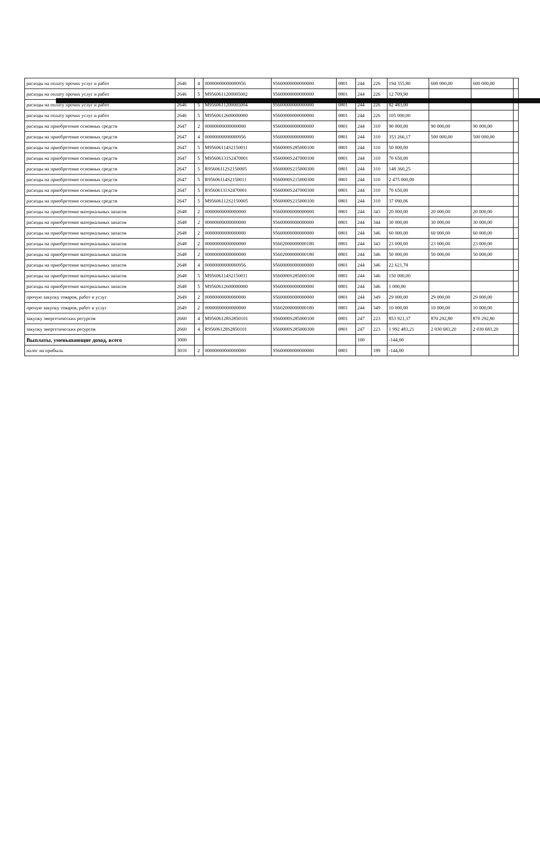| расходы на оплату прочих услуг и работ | 2646 | 4 | 00000000000000956 | 95600000000000000 | 0801 | 244 | 226 | 194 355,80 | 600 000,00 | 600 000,00 | |
| расходы на оплату прочих услуг и работ | 2646 | 5 | M9560611200005002 | 95600000000000000 | 0801 | 244 | 226 | 12 709,90 | | | |
| расходы на оплату прочих услуг и работ | 2646 | 5 | M9560611200005004 | 95600000000000000 | 0801 | 244 | 226 | 82 483,00 | | | |
| расходы на оплату прочих услуг и работ | 2646 | 5 | M9560612600000000 | 95600000000000000 | 0801 | 244 | 226 | 105 000,00 | | | |
| расходы на приобретение основных средств | 2647 | 2 | 00000000000000000 | 95600000000000000 | 0801 | 244 | 310 | 90 000,00 | 90 000,00 | 90 000,00 | |
| расходы на приобретение основных средств | 2647 | 4 | 00000000000000956 | 95600000000000000 | 0801 | 244 | 310 | 353 266,17 | 500 000,00 | 500 000,00 | |
| расходы на приобретение основных средств | 2647 | 5 | M95606114S2150011 | 9560000S285000100 | 0801 | 244 | 310 | 50 000,00 | | | |
| расходы на приобретение основных средств | 2647 | 5 | M95606131S2470001 | 9560000S247000100 | 0801 | 244 | 310 | 70 650,00 | | | |
| расходы на приобретение основных средств | 2647 | 5 | R95606112S2150005 | 9560000S215000300 | 0801 | 244 | 310 | 148 360,25 | | | |
| расходы на приобретение основных средств | 2647 | 5 | R95606114S2150011 | 9560000S215000300 | 0801 | 244 | 310 | 2 475 000,00 | | | |
| расходы на приобретение основных средств | 2647 | 5 | R95606131S2470001 | 9560000S247000300 | 0801 | 244 | 310 | 70 650,00 | | | |
| расходы на приобретение основных средств | 2647 | 5 | M95606112S2150005 | 9560000S215000100 | 0801 | 244 | 310 | 37 090,06 | | | |
| расходы на приобретение материальных запасов | 2648 | 2 | 00000000000000000 | 95600000000000000 | 0801 | 244 | 343 | 20 000,00 | 20 000,00 | 20 000,00 | |
| расходы на приобретение материальных запасов | 2648 | 2 | 00000000000000000 | 95600000000000000 | 0801 | 244 | 344 | 30 000,00 | 30 000,00 | 30 000,00 | |
| расходы на приобретение материальных запасов | 2648 | 2 | 00000000000000000 | 95600000000000000 | 0801 | 244 | 346 | 60 000,00 | 60 000,00 | 60 000,00 | |
| расходы на приобретение материальных запасов | 2648 | 2 | 00000000000000000 | 95602000000000180 | 0801 | 244 | 343 | 23 000,00 | 23 000,00 | 23 000,00 | |
| расходы на приобретение материальных запасов | 2648 | 2 | 00000000000000000 | 95602000000000180 | 0801 | 244 | 346 | 50 000,00 | 50 000,00 | 50 000,00 | |
| расходы на приобретение материальных запасов | 2648 | 4 | 00000000000000956 | 95600000000000000 | 0801 | 244 | 346 | 22 621,78 | | | |
| расходы на приобретение материальных запасов | 2648 | 5 | M95606114S2150011 | 9560000S285000100 | 0801 | 244 | 346 | 150 000,00 | | | |
| расходы на приобретение материальных запасов | 2648 | 5 | M9560612600000000 | 95600000000000000 | 0801 | 244 | 346 | 1 000,00 | | | |
| прочую закупку товаров, работ и услуг | 2649 | 2 | 00000000000000000 | 95600000000000000 | 0801 | 244 | 349 | 29 000,00 | 29 000,00 | 29 000,00 | |
| прочую закупку товаров, работ и услуг | 2649 | 2 | 00000000000000000 | 95602000000000180 | 0801 | 244 | 349 | 10 000,00 | 10 000,00 | 10 000,00 | |
| закупку энергетических ресурсов | 2660 | 4 | M95606128S2850101 | 9560000S285000100 | 0801 | 247 | 223 | 853 921,37 | 870 292,80 | 870 292,80 | |
| закупку энергетических ресурсов | 2660 | 4 | R95606128S2850101 | 9560000S285000300 | 0801 | 247 | 223 | 1 992 483,21 | 2 030 683,20 | 2 030 683,20 | |
| Выплаты, уменьшающие доход, всего | 3000 | | | | | 100 | | -144,00 | | | |
| налог на прибыль | 3010 | 2 | 00000000000000000 | 95600000000000000 | 0801 | | 189 | -144,00 | | | |